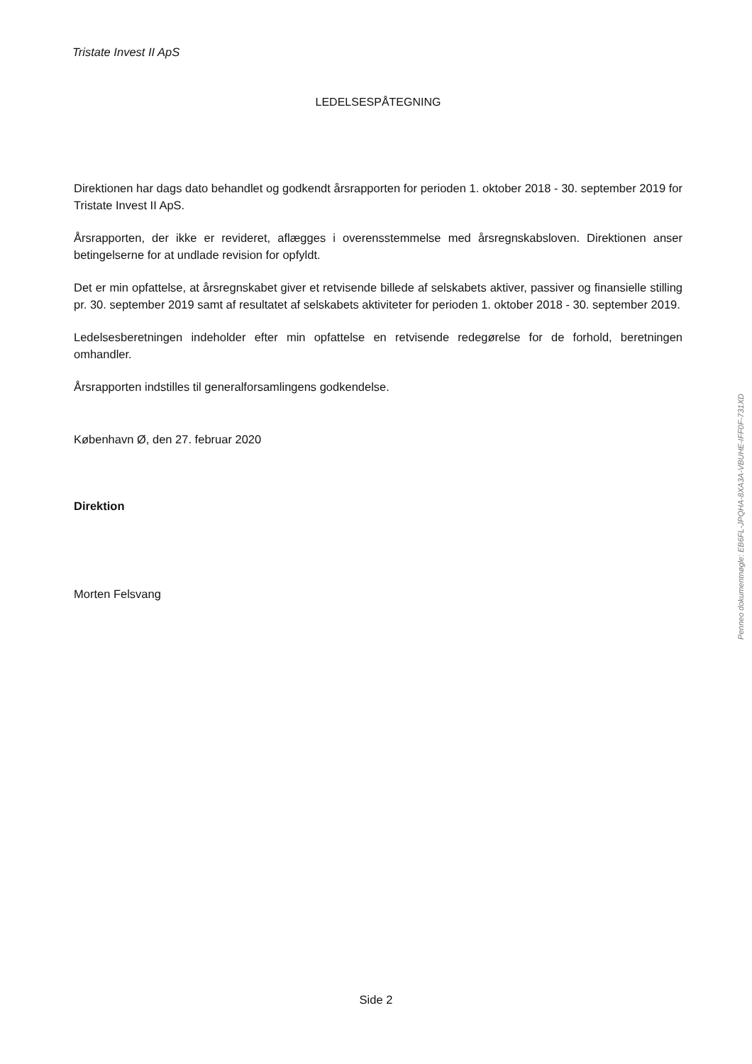Tristate Invest II ApS
LEDELSESPÅTEGNING
Direktionen har dags dato behandlet og godkendt årsrapporten for perioden 1. oktober 2018 - 30. september 2019 for Tristate Invest II ApS.
Årsrapporten, der ikke er revideret, aflægges i overensstemmelse med årsregnskabsloven. Direktionen anser betingelserne for at undlade revision for opfyldt.
Det er min opfattelse, at årsregnskabet giver et retvisende billede af selskabets aktiver, passiver og finansielle stilling pr. 30. september 2019 samt af resultatet af selskabets aktiviteter for perioden 1. oktober 2018 - 30. september 2019.
Ledelsesberetningen indeholder efter min opfattelse en retvisende redegørelse for de forhold, beretningen omhandler.
Årsrapporten indstilles til generalforsamlingens godkendelse.
København Ø, den 27. februar 2020
Direktion
Morten Felsvang
Penneo dokumentnøgle: EB6FL-JPQHA-8XA3A-VBUHE-IFF0F-731XD
Side 2